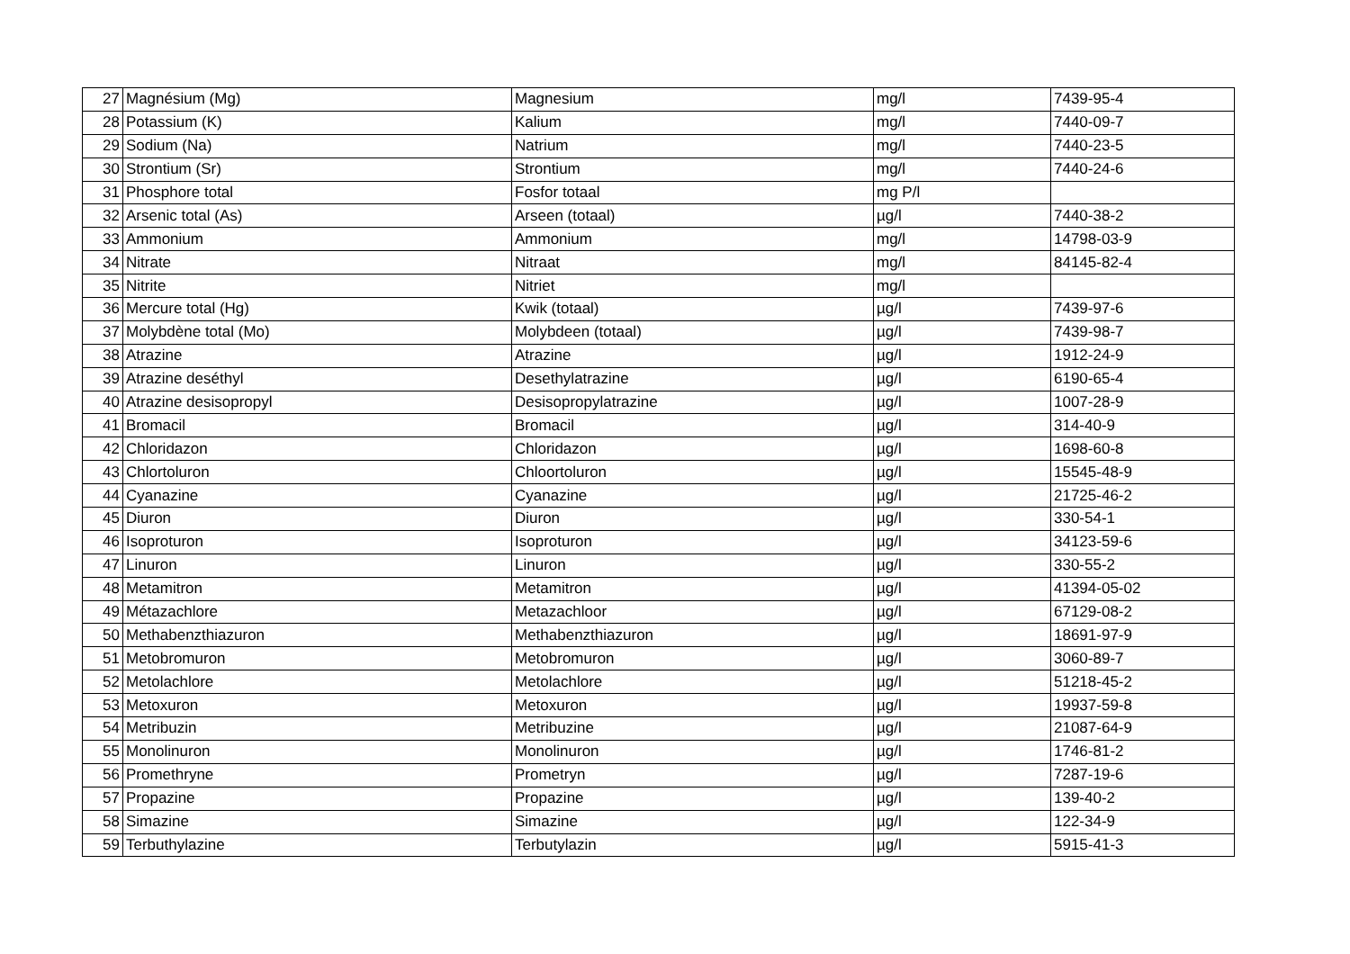| 27 | Magnésium (Mg) | Magnesium | mg/l | 7439-95-4 |
| 28 | Potassium (K) | Kalium | mg/l | 7440-09-7 |
| 29 | Sodium (Na) | Natrium | mg/l | 7440-23-5 |
| 30 | Strontium (Sr) | Strontium | mg/l | 7440-24-6 |
| 31 | Phosphore total | Fosfor totaal | mg P/l | |
| 32 | Arsenic total (As) | Arseen (totaal) | µg/l | 7440-38-2 |
| 33 | Ammonium | Ammonium | mg/l | 14798-03-9 |
| 34 | Nitrate | Nitraat | mg/l | 84145-82-4 |
| 35 | Nitrite | Nitriet | mg/l | |
| 36 | Mercure total (Hg) | Kwik (totaal) | µg/l | 7439-97-6 |
| 37 | Molybdène total (Mo) | Molybdeen (totaal) | µg/l | 7439-98-7 |
| 38 | Atrazine | Atrazine | µg/l | 1912-24-9 |
| 39 | Atrazine deséthyl | Desethylatrazine | µg/l | 6190-65-4 |
| 40 | Atrazine desisopropyl | Desisopropylatrazine | µg/l | 1007-28-9 |
| 41 | Bromacil | Bromacil | µg/l | 314-40-9 |
| 42 | Chloridazon | Chloridazon | µg/l | 1698-60-8 |
| 43 | Chlortoluron | Chloortoluron | µg/l | 15545-48-9 |
| 44 | Cyanazine | Cyanazine | µg/l | 21725-46-2 |
| 45 | Diuron | Diuron | µg/l | 330-54-1 |
| 46 | Isoproturon | Isoproturon | µg/l | 34123-59-6 |
| 47 | Linuron | Linuron | µg/l | 330-55-2 |
| 48 | Metamitron | Metamitron | µg/l | 41394-05-02 |
| 49 | Métazachlore | Metazachloor | µg/l | 67129-08-2 |
| 50 | Methabenzthiazuron | Methabenzthiazuron | µg/l | 18691-97-9 |
| 51 | Metobromuron | Metobromuron | µg/l | 3060-89-7 |
| 52 | Metolachlore | Metolachlore | µg/l | 51218-45-2 |
| 53 | Metoxuron | Metoxuron | µg/l | 19937-59-8 |
| 54 | Metribuzin | Metribuzine | µg/l | 21087-64-9 |
| 55 | Monolinuron | Monolinuron | µg/l | 1746-81-2 |
| 56 | Promethryne | Prometryn | µg/l | 7287-19-6 |
| 57 | Propazine | Propazine | µg/l | 139-40-2 |
| 58 | Simazine | Simazine | µg/l | 122-34-9 |
| 59 | Terbuthylazine | Terbutylazin | µg/l | 5915-41-3 |